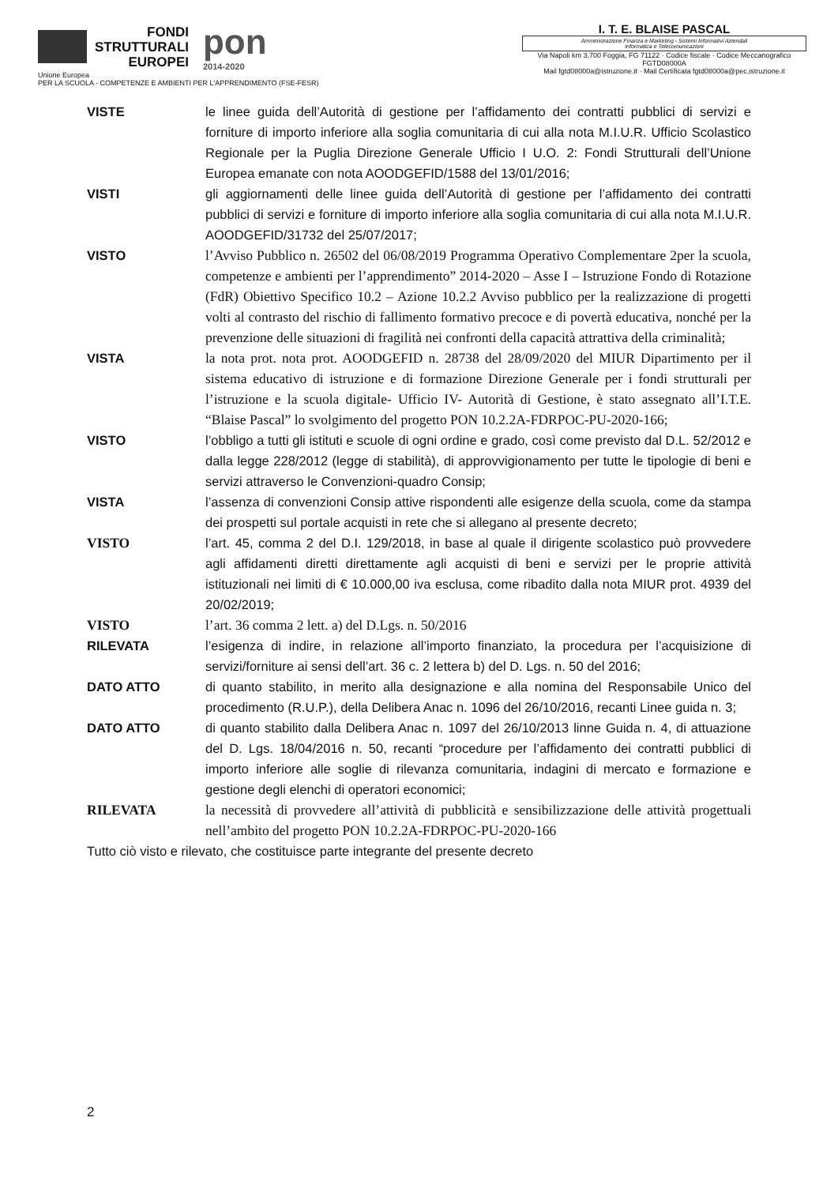FONDI
STRUTTURALI
EUROPEI
pon
2014-2020
Unione Europea
PER LA SCUOLA - COMPETENZE E AMBIENTI PER L'APPRENDIMENTO (FSE-FESR)
I. T. E. BLAISE PASCAL
Amministrazione Finanza e Marketing - Sistemi Informativi Aziendali
Informatica e Telecomunicazioni
Via Napoli km 3,700 Foggia, FG 71122 · Codice fiscale · Codice Meccanografico FGTD08000A
Mail fgtd08000a@istruzione.it · Mail Certificata fgtd08000a@pec.istruzione.it
VISTE le linee guida dell’Autorità di gestione per l’affidamento dei contratti pubblici di servizi e forniture di importo inferiore alla soglia comunitaria di cui alla nota M.I.U.R. Ufficio Scolastico Regionale per la Puglia Direzione Generale Ufficio I U.O. 2: Fondi Strutturali dell’Unione Europea emanate con nota AOODGEFID/1588 del 13/01/2016;
VISTI gli aggiornamenti delle linee guida dell’Autorità di gestione per l’affidamento dei contratti pubblici di servizi e forniture di importo inferiore alla soglia comunitaria di cui alla nota M.I.U.R. AOODGEFID/31732 del 25/07/2017;
VISTO l’Avviso Pubblico n. 26502 del 06/08/2019 Programma Operativo Complementare 2per la scuola, competenze e ambienti per l’apprendimento” 2014-2020 – Asse I – Istruzione Fondo di Rotazione (FdR) Obiettivo Specifico 10.2 – Azione 10.2.2 Avviso pubblico per la realizzazione di progetti volti al contrasto del rischio di fallimento formativo precoce e di povertà educativa, nonché per la prevenzione delle situazioni di fragilità nei confronti della capacità attrattiva della criminalità;
VISTA la nota prot. nota prot. AOODGEFID n. 28738 del 28/09/2020 del MIUR Dipartimento per il sistema educativo di istruzione e di formazione Direzione Generale per i fondi strutturali per l’istruzione e la scuola digitale- Ufficio IV- Autorità di Gestione, è stato assegnato all’I.T.E. “Blaise Pascal” lo svolgimento del progetto PON 10.2.2A-FDRPOC-PU-2020-166;
VISTO l’obbligo a tutti gli istituti e scuole di ogni ordine e grado, così come previsto dal D.L. 52/2012 e dalla legge 228/2012 (legge di stabilità), di approvvigionamento per tutte le tipologie di beni e servizi attraverso le Convenzioni-quadro Consip;
VISTA l’assenza di convenzioni Consip attive rispondenti alle esigenze della scuola, come da stampa dei prospetti sul portale acquisti in rete che si allegano al presente decreto;
VISTO l’art. 45, comma 2 del D.I. 129/2018, in base al quale il dirigente scolastico può provvedere agli affidamenti diretti direttamente agli acquisti di beni e servizi per le proprie attività istituzionali nei limiti di € 10.000,00 iva esclusa, come ribadito dalla nota MIUR prot. 4939 del 20/02/2019;
VISTO l’art. 36 comma 2 lett. a) del D.Lgs. n. 50/2016
RILEVATA l’esigenza di indire, in relazione all’importo finanziato, la procedura per l’acquisizione di servizi/forniture ai sensi dell’art. 36 c. 2 lettera b) del D. Lgs. n. 50 del 2016;
DATO ATTO di quanto stabilito, in merito alla designazione e alla nomina del Responsabile Unico del procedimento (R.U.P.), della Delibera Anac n. 1096 del 26/10/2016, recanti Linee guida n. 3;
DATO ATTO di quanto stabilito dalla Delibera Anac n. 1097 del 26/10/2013 linne Guida n. 4, di attuazione del D. Lgs. 18/04/2016 n. 50, recanti “procedure per l’affidamento dei contratti pubblici di importo inferiore alle soglie di rilevanza comunitaria, indagini di mercato e formazione e gestione degli elenchi di operatori economici;
RILEVATA la necessità di provvedere all’attività di pubblicità e sensibilizzazione delle attività progettuali nell’ambito del progetto PON 10.2.2A-FDRPOC-PU-2020-166
Tutto ciò visto e rilevato, che costituisce parte integrante del presente decreto
2